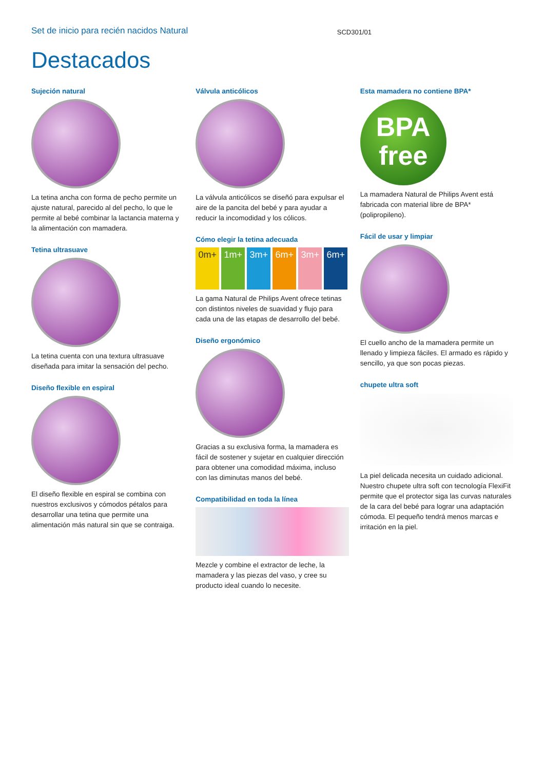Set de inicio para recién nacidos Natural SCD301/01
Destacados
Sujeción natural
La tetina ancha con forma de pecho permite un ajuste natural, parecido al del pecho, lo que le permite al bebé combinar la lactancia materna y la alimentación con mamadera.
Tetina ultrasuave
La tetina cuenta con una textura ultrasuave diseñada para imitar la sensación del pecho.
Diseño flexible en espiral
El diseño flexible en espiral se combina con nuestros exclusivos y cómodos pétalos para desarrollar una tetina que permite una alimentación más natural sin que se contraiga.
Válvula anticólicos
La válvula anticólicos se diseñó para expulsar el aire de la pancita del bebé y para ayudar a reducir la incomodidad y los cólicos.
Cómo elegir la tetina adecuada
0m+ 1m+ 3m+ 6m+ 3m+ 6m+
La gama Natural de Philips Avent ofrece tetinas con distintos niveles de suavidad y flujo para cada una de las etapas de desarrollo del bebé.
Diseño ergonómico
Gracias a su exclusiva forma, la mamadera es fácil de sostener y sujetar en cualquier dirección para obtener una comodidad máxima, incluso con las diminutas manos del bebé.
Compatibilidad en toda la línea
Mezcle y combine el extractor de leche, la mamadera y las piezas del vaso, y cree su producto ideal cuando lo necesite.
Esta mamadera no contiene BPA*
BPA
free
La mamadera Natural de Philips Avent está fabricada con material libre de BPA* (polipropileno).
Fácil de usar y limpiar
El cuello ancho de la mamadera permite un llenado y limpieza fáciles. El armado es rápido y sencillo, ya que son pocas piezas.
chupete ultra soft
La piel delicada necesita un cuidado adicional. Nuestro chupete ultra soft con tecnología FlexiFit permite que el protector siga las curvas naturales de la cara del bebé para lograr una adaptación cómoda. El pequeño tendrá menos marcas e irritación en la piel.